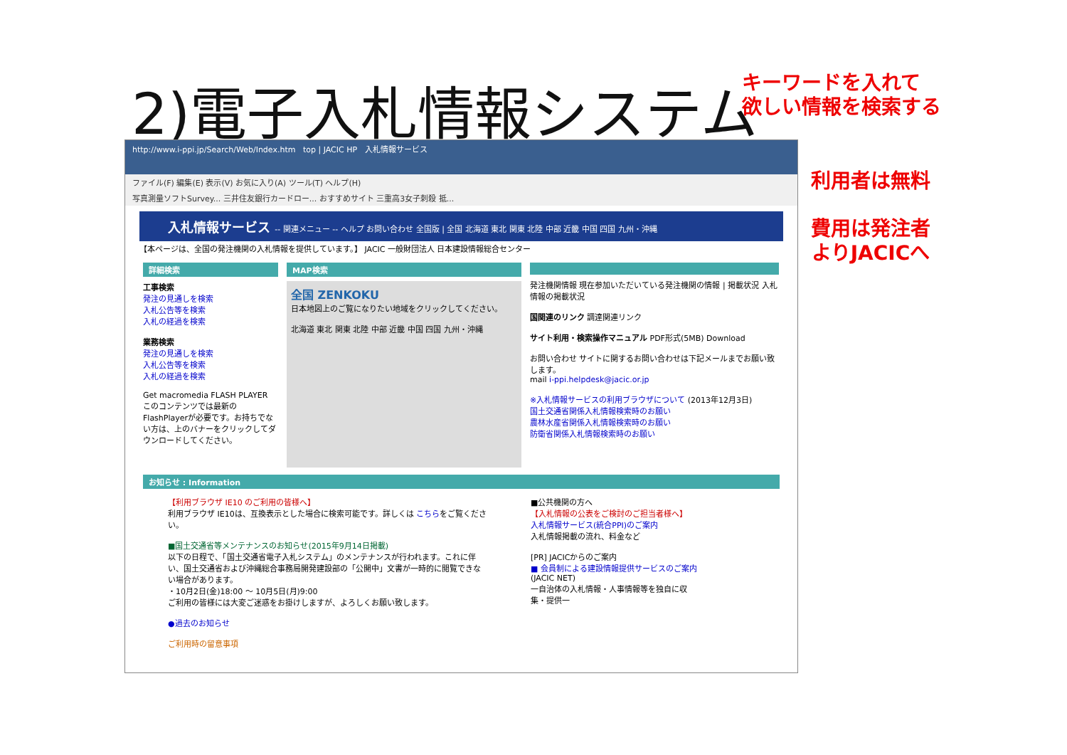2)電子入札情報システム
キーワードを入れて
欲しい情報を検索する
利用者は無料
費用は発注者
よりJACICへ
http://www.i-ppi.jp/Search/Web/Index.htm top | JACIC HP 入札情報サービス
ファイル(F) 編集(E) 表示(V) お気に入り(A) ツール(T) ヘルプ(H)
写真測量ソフトSurvey... 三井住友銀行カードロー... おすすめサイト 三重高3女子刺殺 抵...
入札情報サービス -- 関連メニュー -- ヘルプ お問い合わせ 全国版 | 全国 北海道 東北 関東 北陸 中部 近畿 中国 四国 九州・沖縄
【本ページは、全国の発注機関の入札情報を提供しています。】 JACIC 一般財団法人 日本建設情報総合センター
詳細検索
工事検索
発注の見通しを検索
入札公告等を検索
入札の経過を検索
業務検索
発注の見通しを検索
入札公告等を検索
入札の経過を検索
Get macromedia FLASH PLAYER
このコンテンツでは最新のFlashPlayerが必要です。お持ちでない方は、上のバナーをクリックしてダウンロードしてください。
MAP検索
全国 ZENKOKU
日本地図上のご覧になりたい地域をクリックしてください。
北海道 東北 関東 北陸 中部 近畿 中国 四国 九州・沖縄
発注機関情報 現在参加いただいている発注機関の情報 | 掲載状況 入札情報の掲載状況
国関連のリンク 調達関連リンク
サイト利用・検索操作マニュアル PDF形式(5MB) Download
お問い合わせ サイトに関するお問い合わせは下記メールまでお願い致します。
mail i-ppi.helpdesk@jacic.or.jp
※入札情報サービスの利用ブラウザについて (2013年12月3日)
国土交通省関係入札情報検索時のお願い
農林水産省関係入札情報検索時のお願い
防衛省関係入札情報検索時のお願い
お知らせ : Information
【利用ブラウザ IE10 のご利用の皆様へ】
利用ブラウザ IE10は、互換表示とした場合に検索可能です。詳しくは こちらをご覧ください。
■国土交通省等メンテナンスのお知らせ(2015年9月14日掲載)
以下の日程で、「国土交通省電子入札システム」のメンテナンスが行われます。これに伴い、国土交通省および沖縄総合事務局開発建設部の「公開中」文書が一時的に閲覧できない場合があります。
・10月2日(金)18:00 ～ 10月5日(月)9:00
ご利用の皆様には大変ご迷惑をお掛けしますが、よろしくお願い致します。
●過去のお知らせ
ご利用時の留意事項
■公共機関の方へ
【入札情報の公表をご検討のご担当者様へ】
入札情報サービス(統合PPI)のご案内
入札情報掲載の流れ、料金など
[PR] JACICからのご案内
■ 会員制による建設情報提供サービスのご案内
(JACIC NET)
一自治体の入札情報・人事情報等を独自に収集・提供一